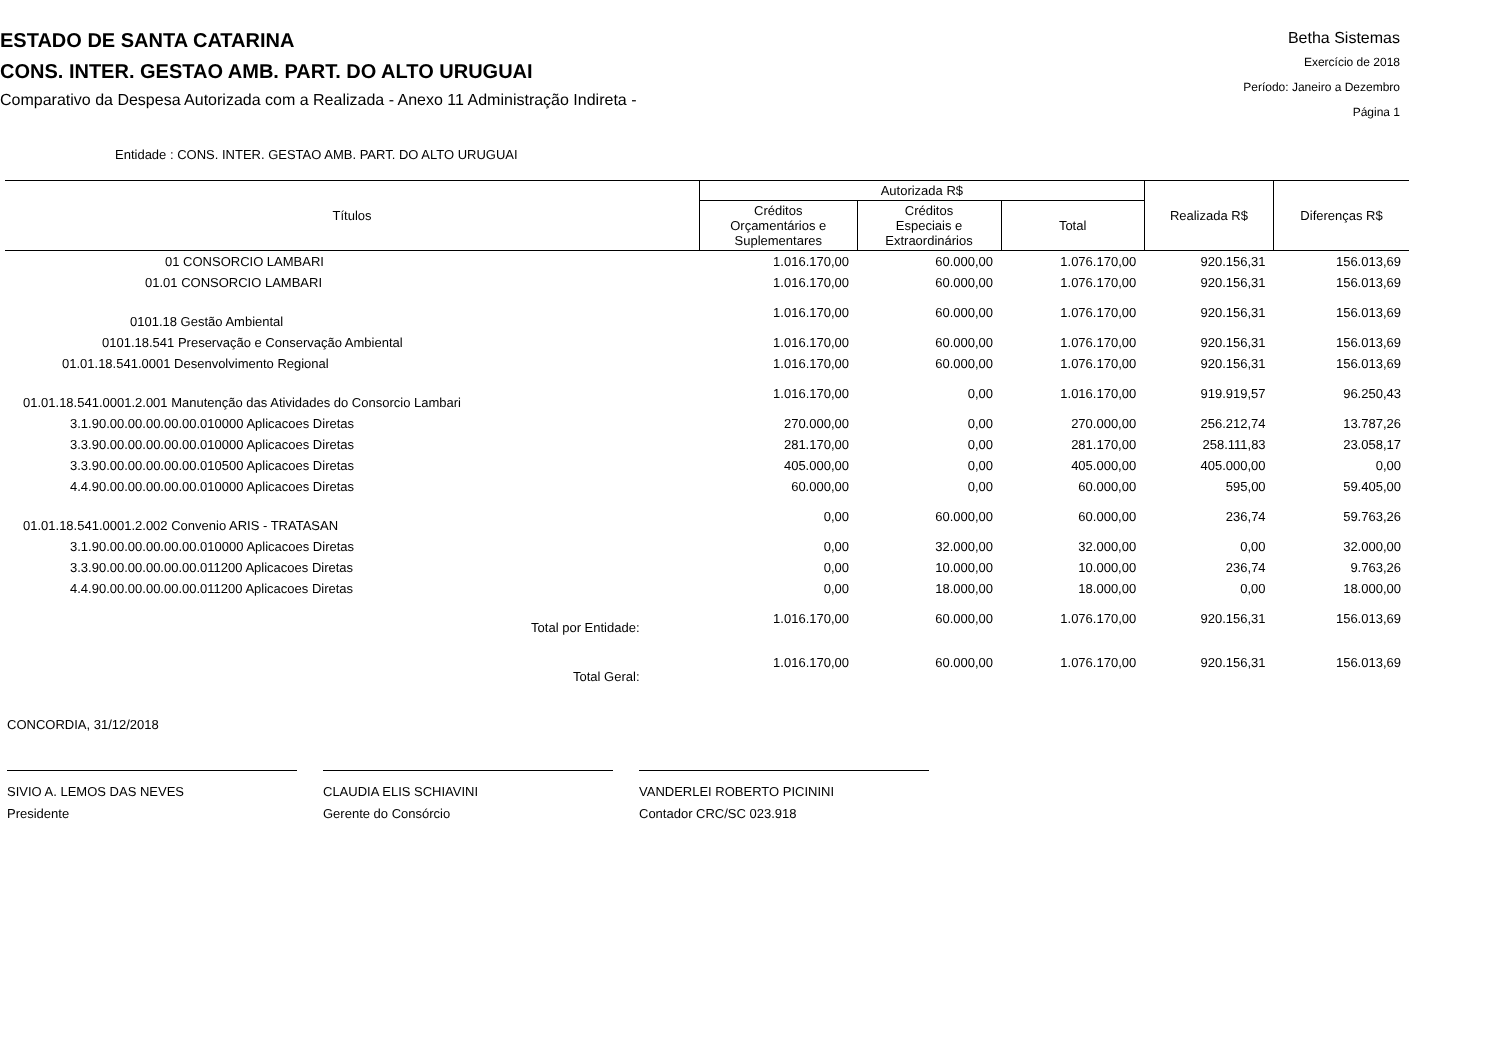ESTADO DE SANTA CATARINA
CONS. INTER. GESTAO AMB. PART. DO ALTO URUGUAI
Comparativo da Despesa Autorizada com a Realizada - Anexo 11 Administração Indireta -
Betha Sistemas
Exercício de 2018
Período: Janeiro a Dezembro
Página 1
Entidade : CONS. INTER. GESTAO AMB. PART. DO ALTO URUGUAI
| Títulos | Autorizada R$ | | | Realizada R$ | Diferenças R$ |
| --- | --- | --- | --- | --- | --- |
| | Créditos Orçamentários e Suplementares | Créditos Especiais e Extraordinários | Total | | |
| 01 CONSORCIO LAMBARI | 1.016.170,00 | 60.000,00 | 1.076.170,00 | 920.156,31 | 156.013,69 |
| 01.01 CONSORCIO LAMBARI | 1.016.170,00 | 60.000,00 | 1.076.170,00 | 920.156,31 | 156.013,69 |
| 0101.18 Gestão Ambiental | 1.016.170,00 | 60.000,00 | 1.076.170,00 | 920.156,31 | 156.013,69 |
| 0101.18.541 Preservação e Conservação Ambiental | 1.016.170,00 | 60.000,00 | 1.076.170,00 | 920.156,31 | 156.013,69 |
| 01.01.18.541.0001 Desenvolvimento Regional | 1.016.170,00 | 60.000,00 | 1.076.170,00 | 920.156,31 | 156.013,69 |
| 01.01.18.541.0001.2.001 Manutenção das Atividades do Consorcio Lambari | 1.016.170,00 | 0,00 | 1.016.170,00 | 919.919,57 | 96.250,43 |
| 3.1.90.00.00.00.00.00.010000 Aplicacoes Diretas | 270.000,00 | 0,00 | 270.000,00 | 256.212,74 | 13.787,26 |
| 3.3.90.00.00.00.00.00.010000 Aplicacoes Diretas | 281.170,00 | 0,00 | 281.170,00 | 258.111,83 | 23.058,17 |
| 3.3.90.00.00.00.00.00.010500 Aplicacoes Diretas | 405.000,00 | 0,00 | 405.000,00 | 405.000,00 | 0,00 |
| 4.4.90.00.00.00.00.00.010000 Aplicacoes Diretas | 60.000,00 | 0,00 | 60.000,00 | 595,00 | 59.405,00 |
| 01.01.18.541.0001.2.002 Convenio ARIS - TRATASAN | 0,00 | 60.000,00 | 60.000,00 | 236,74 | 59.763,26 |
| 3.1.90.00.00.00.00.00.010000 Aplicacoes Diretas | 0,00 | 32.000,00 | 32.000,00 | 0,00 | 32.000,00 |
| 3.3.90.00.00.00.00.00.011200 Aplicacoes Diretas | 0,00 | 10.000,00 | 10.000,00 | 236,74 | 9.763,26 |
| 4.4.90.00.00.00.00.00.011200 Aplicacoes Diretas | 0,00 | 18.000,00 | 18.000,00 | 0,00 | 18.000,00 |
| Total por Entidade: | 1.016.170,00 | 60.000,00 | 1.076.170,00 | 920.156,31 | 156.013,69 |
| Total Geral: | 1.016.170,00 | 60.000,00 | 1.076.170,00 | 920.156,31 | 156.013,69 |
CONCORDIA, 31/12/2018
SIVIO A. LEMOS DAS NEVES
Presidente
CLAUDIA ELIS SCHIAVINI
Gerente do Consórcio
VANDERLEI ROBERTO PICININI
Contador CRC/SC 023.918